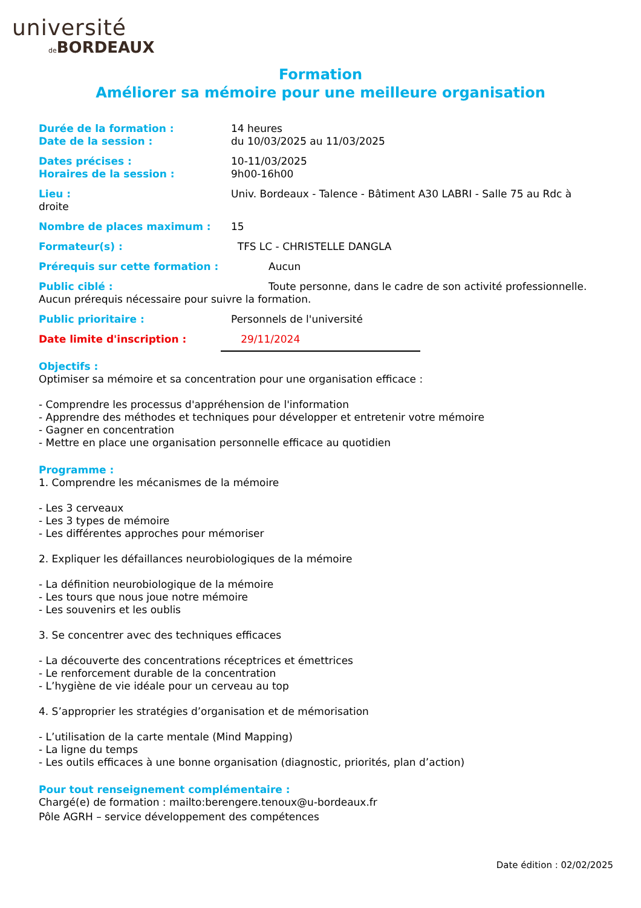université
de BORDEAUX
Formation
Améliorer sa mémoire pour une meilleure organisation
Durée de la formation : 14 heures
Date de la session : du 10/03/2025 au 11/03/2025
Dates précises : 10-11/03/2025
Horaires de la session : 9h00-16h00
Lieu : Univ. Bordeaux - Talence - Bâtiment A30 LABRI - Salle 75 au Rdc à droite
Nombre de places maximum : 15
Formateur(s) : TFS LC - CHRISTELLE DANGLA
Prérequis sur cette formation : Aucun
Public ciblé : Toute personne, dans le cadre de son activité professionnelle. Aucun prérequis nécessaire pour suivre la formation.
Public prioritaire : Personnels de l'université
Date limite d'inscription : 29/11/2024
Objectifs :
Optimiser sa mémoire et sa concentration pour une organisation efficace :
- Comprendre les processus d'appréhension de l'information
- Apprendre des méthodes et techniques pour développer et entretenir votre mémoire
- Gagner en concentration
- Mettre en place une organisation personnelle efficace au quotidien
Programme :
1. Comprendre les mécanismes de la mémoire
- Les 3 cerveaux
- Les 3 types de mémoire
- Les différentes approches pour mémoriser
2. Expliquer les défaillances neurobiologiques de la mémoire
- La définition neurobiologique de la mémoire
- Les tours que nous joue notre mémoire
- Les souvenirs et les oublis
3. Se concentrer avec des techniques efficaces
- La découverte des concentrations réceptrices et émettrices
- Le renforcement durable de la concentration
- L’hygiène de vie idéale pour un cerveau au top
4. S’approprier les stratégies d’organisation et de mémorisation
- L’utilisation de la carte mentale (Mind Mapping)
- La ligne du temps
- Les outils efficaces à une bonne organisation (diagnostic, priorités, plan d’action)
Pour tout renseignement complémentaire :
Chargé(e) de formation : mailto:berengere.tenoux@u-bordeaux.fr
Pôle AGRH – service développement des compétences
Date édition : 02/02/2025